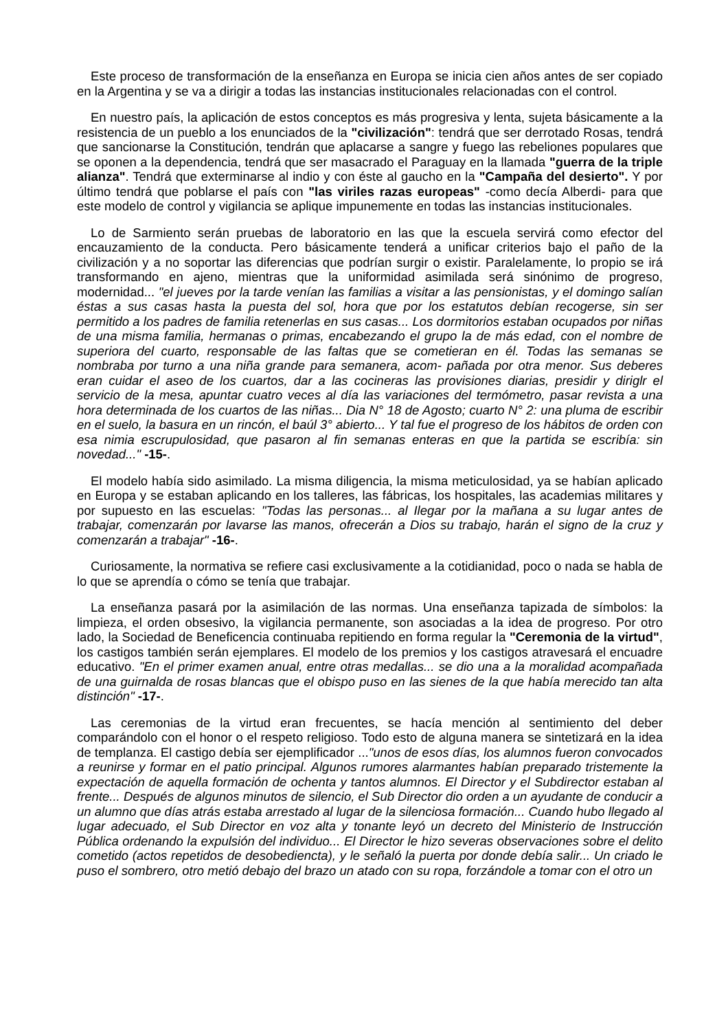Este proceso de transformación de la enseñanza en Europa se inicia cien años antes de ser copiado en la Argentina y se va a dirigir a todas las instancias institucionales relacionadas con el control.
En nuestro país, la aplicación de estos conceptos es más progresiva y lenta, sujeta básicamente a la resistencia de un pueblo a los enunciados de la "civilización": tendrá que ser derrotado Rosas, tendrá que sancionarse la Constitución, tendrán que aplacarse a sangre y fuego las rebeliones populares que se oponen a la dependencia, tendrá que ser masacrado el Paraguay en la llamada "guerra de la triple alianza". Tendrá que exterminarse al indio y con éste al gaucho en la "Campaña del desierto". Y por último tendrá que poblarse el país con "las viriles razas europeas" -como decía Alberdi- para que este modelo de control y vigilancia se aplique impunemente en todas las instancias institucionales.
Lo de Sarmiento serán pruebas de laboratorio en las que la escuela servirá como efector del encauzamiento de la conducta. Pero básicamente tenderá a unificar criterios bajo el paño de la civilización y a no soportar las diferencias que podrían surgir o existir. Paralelamente, lo propio se irá transformando en ajeno, mientras que la uniformidad asimilada será sinónimo de progreso, modernidad... "el jueves por la tarde venían las familias a visitar a las pensionistas, y el domingo salían éstas a sus casas hasta la puesta del sol, hora que por los estatutos debían recogerse, sin ser permitido a los padres de familia retenerlas en sus casas... Los dormitorios estaban ocupados por niñas de una misma familia, hermanas o primas, encabezando el grupo la de más edad, con el nombre de superiora del cuarto, responsable de las faltas que se cometieran en él. Todas las semanas se nombraba por turno a una niña grande para semanera, acom- pañada por otra menor. Sus deberes eran cuidar el aseo de los cuartos, dar a las cocineras las provisiones diarias, presidir y diriglr el servicio de la mesa, apuntar cuatro veces al día las variaciones del termómetro, pasar revista a una hora determinada de los cuartos de las niñas... Dia N° 18 de Agosto; cuarto N° 2: una pluma de escribir en el suelo, la basura en un rincón, el baúl 3° abierto... Y tal fue el progreso de los hábitos de orden con esa nimia escrupulosidad, que pasaron al fin semanas enteras en que la partida se escribía: sin novedad..." -15-.
El modelo había sido asimilado. La misma diligencia, la misma meticulosidad, ya se habían aplicado en Europa y se estaban aplicando en los talleres, las fábricas, los hospitales, las academias militares y por supuesto en las escuelas: "Todas las personas... al Ilegar por la mañana a su lugar antes de trabajar, comenzarán por lavarse las manos, ofrecerán a Dios su trabajo, harán el signo de la cruz y comenzarán a trabajar" -16-.
Curiosamente, la normativa se refiere casi exclusivamente a la cotidianidad, poco o nada se habla de lo que se aprendía o cómo se tenía que trabajar.
La enseñanza pasará por la asimilación de las normas. Una enseñanza tapizada de símbolos: la limpieza, el orden obsesivo, la vigilancia permanente, son asociadas a la idea de progreso. Por otro lado, la Sociedad de Beneficencia continuaba repitiendo en forma regular la "Ceremonia de la virtud", los castigos también serán ejemplares. El modelo de los premios y los castigos atravesará el encuadre educativo. "En el primer examen anual, entre otras medallas... se dio una a la moralidad acompañada de una guirnalda de rosas blancas que el obispo puso en las sienes de la que había merecido tan alta distinción" -17-.
Las ceremonias de la virtud eran frecuentes, se hacía mención al sentimiento del deber comparándolo con el honor o el respeto religioso. Todo esto de alguna manera se sintetizará en la idea de templanza. El castigo debía ser ejemplificador ..."unos de esos días, los alumnos fueron convocados a reunirse y formar en el patio principal. Algunos rumores alarmantes habían preparado tristemente la expectación de aquella formación de ochenta y tantos alumnos. El Director y el Subdirector estaban al frente... Después de algunos minutos de silencio, el Sub Director dio orden a un ayudante de conducir a un alumno que días atrás estaba arrestado al lugar de la silenciosa formación... Cuando hubo llegado al lugar adecuado, el Sub Director en voz alta y tonante leyó un decreto del Ministerio de Instrucción Pública ordenando la expulsión del individuo... El Director le hizo severas observaciones sobre el delito cometido (actos repetidos de desobediencta), y le señaló la puerta por donde debía salir... Un criado le puso el sombrero, otro metió debajo del brazo un atado con su ropa, forzándole a tomar con el otro un